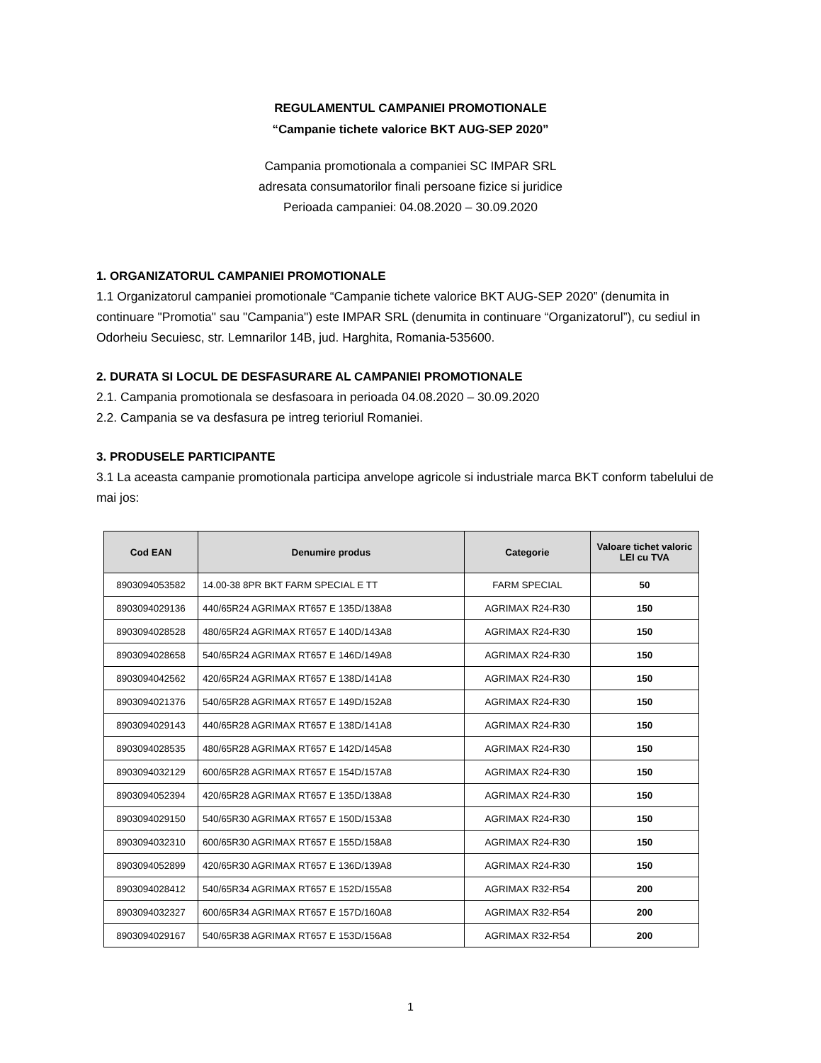REGULAMENTUL CAMPANIEI PROMOTIONALE
“Campanie tichete valorice BKT AUG-SEP 2020”
Campania promotionala a companiei SC IMPAR SRL
adresata consumatorilor finali persoane fizice si juridice
Perioada campaniei: 04.08.2020 – 30.09.2020
1. ORGANIZATORUL CAMPANIEI PROMOTIONALE
1.1 Organizatorul campaniei promotionale “Campanie tichete valorice BKT AUG-SEP 2020” (denumita in continuare "Promotia" sau "Campania") este IMPAR SRL (denumita in continuare “Organizatorul”), cu sediul in Odorheiu Secuiesc, str. Lemnarilor 14B, jud. Harghita, Romania-535600.
2. DURATA SI LOCUL DE DESFASURARE AL CAMPANIEI PROMOTIONALE
2.1. Campania promotionala se desfasoara in perioada 04.08.2020 – 30.09.2020
2.2. Campania se va desfasura pe intreg terioriul Romaniei.
3. PRODUSELE PARTICIPANTE
3.1 La aceasta campanie promotionala participa anvelope agricole si industriale marca BKT conform tabelului de mai jos:
| Cod EAN | Denumire produs | Categorie | Valoare tichet valoric LEI cu TVA |
| --- | --- | --- | --- |
| 8903094053582 | 14.00-38 8PR BKT FARM SPECIAL E TT | FARM SPECIAL | 50 |
| 8903094029136 | 440/65R24 AGRIMAX RT657 E 135D/138A8 | AGRIMAX R24-R30 | 150 |
| 8903094028528 | 480/65R24 AGRIMAX RT657 E 140D/143A8 | AGRIMAX R24-R30 | 150 |
| 8903094028658 | 540/65R24 AGRIMAX RT657 E 146D/149A8 | AGRIMAX R24-R30 | 150 |
| 8903094042562 | 420/65R24 AGRIMAX RT657 E 138D/141A8 | AGRIMAX R24-R30 | 150 |
| 8903094021376 | 540/65R28 AGRIMAX RT657 E 149D/152A8 | AGRIMAX R24-R30 | 150 |
| 8903094029143 | 440/65R28 AGRIMAX RT657 E 138D/141A8 | AGRIMAX R24-R30 | 150 |
| 8903094028535 | 480/65R28 AGRIMAX RT657 E 142D/145A8 | AGRIMAX R24-R30 | 150 |
| 8903094032129 | 600/65R28 AGRIMAX RT657 E 154D/157A8 | AGRIMAX R24-R30 | 150 |
| 8903094052394 | 420/65R28 AGRIMAX RT657 E 135D/138A8 | AGRIMAX R24-R30 | 150 |
| 8903094029150 | 540/65R30 AGRIMAX RT657 E 150D/153A8 | AGRIMAX R24-R30 | 150 |
| 8903094032310 | 600/65R30 AGRIMAX RT657 E 155D/158A8 | AGRIMAX R24-R30 | 150 |
| 8903094052899 | 420/65R30 AGRIMAX RT657 E 136D/139A8 | AGRIMAX R24-R30 | 150 |
| 8903094028412 | 540/65R34 AGRIMAX RT657 E 152D/155A8 | AGRIMAX R32-R54 | 200 |
| 8903094032327 | 600/65R34 AGRIMAX RT657 E 157D/160A8 | AGRIMAX R32-R54 | 200 |
| 8903094029167 | 540/65R38 AGRIMAX RT657 E 153D/156A8 | AGRIMAX R32-R54 | 200 |
1